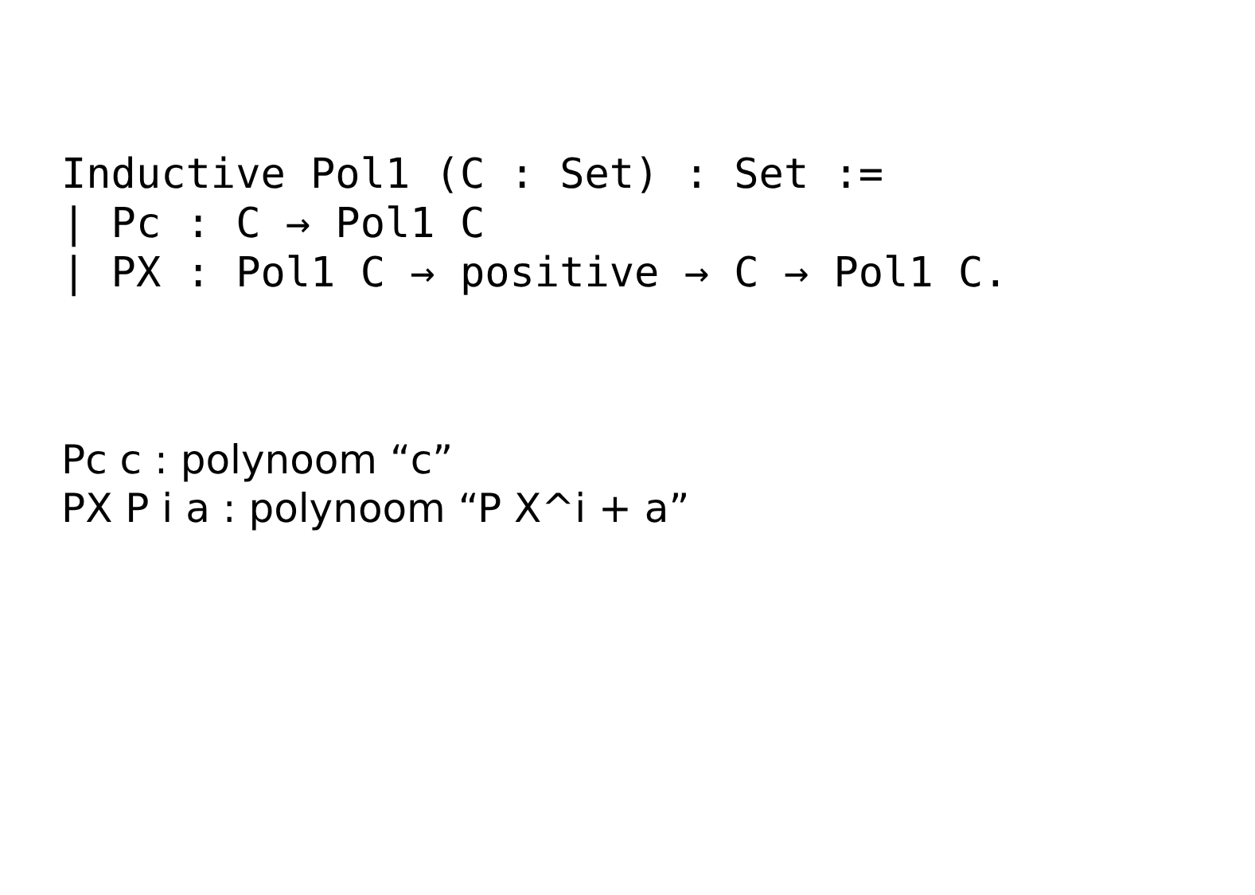Inductive Pol1 (C : Set) : Set :=
| Pc : C → Pol1 C
| PX : Pol1 C → positive → C → Pol1 C.
Pc c : polynoom “c”
PX P i a : polynoom “P X^i + a”